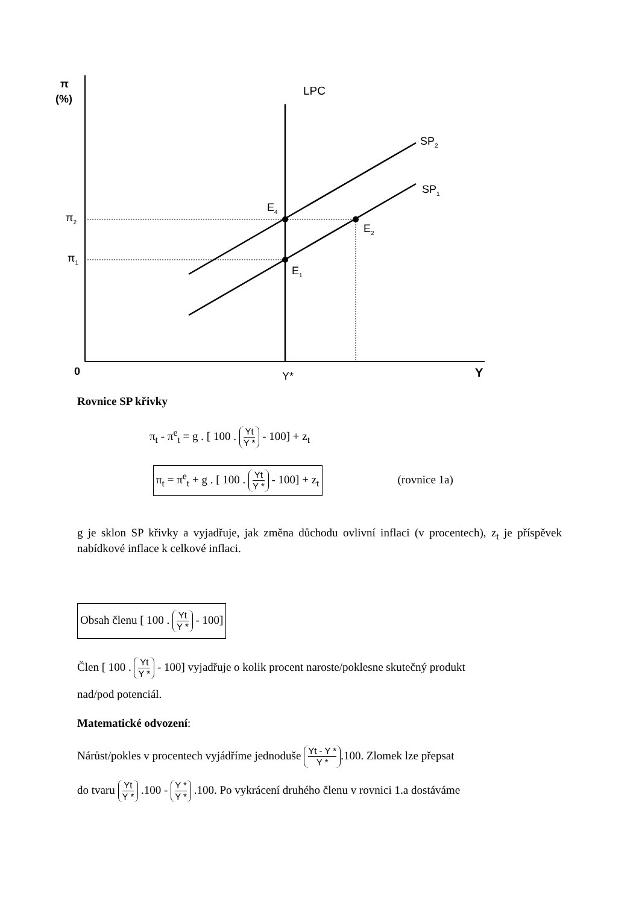π
(%)
0
Y
Y*
LPC
SP2
SP1
π2
π1
E4
E2
E1
Rovnice SP křivky
π<sub>t</sub> - π<sup>e</sup><sub>t</sub> = g . [ 100 . Yt Y * - 100] + z<sub>t</sub>
π<sub>t</sub> = π<sup>e</sup><sub>t</sub> + g . [ 100 . Yt Y * - 100] + z<sub>t</sub> (rovnice 1a)
g je sklon SP křivky a vyjadřuje, jak změna důchodu ovlivní inflaci (v procentech), z<sub>t</sub> je příspěvek nabídkové inflace k celkové inflaci.
Obsah členu [ 100 . Yt Y * - 100]
Člen [ 100 . Yt Y * - 100] vyjadřuje o kolik procent naroste/poklesne skutečný produkt
nad/pod potenciál.
Matematické odvození:
Nárůst/pokles v procentech vyjádříme jednoduše Yt - Y * Y *.100. Zlomek lze přepsat
do tvaru Yt Y * .100 - Y * Y * .100. Po vykrácení druhého členu v rovnici 1.a dostáváme